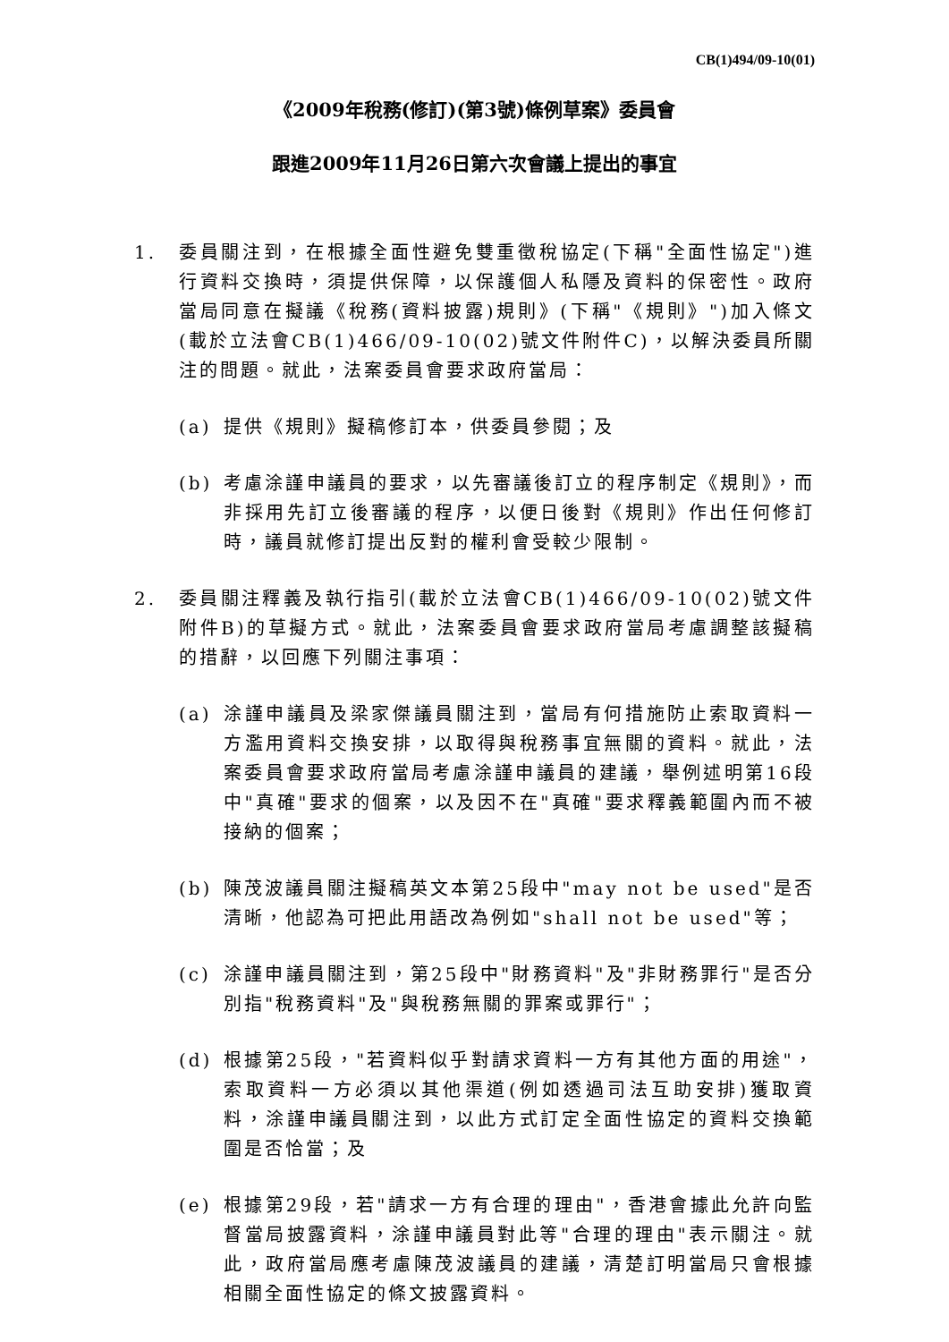CB(1)494/09-10(01)
《2009年稅務(修訂)(第3號)條例草案》委員會
跟進2009年11月26日第六次會議上提出的事宜
1. 委員關注到，在根據全面性避免雙重徵稅協定(下稱"全面性協定")進行資料交換時，須提供保障，以保護個人私隱及資料的保密性。政府當局同意在擬議《稅務(資料披露)規則》(下稱"《規則》")加入條文(載於立法會CB(1)466/09-10(02)號文件附件C)，以解決委員所關注的問題。就此，法案委員會要求政府當局：
(a) 提供《規則》擬稿修訂本，供委員參閱；及
(b) 考慮涂謹申議員的要求，以先審議後訂立的程序制定《規則》，而非採用先訂立後審議的程序，以便日後對《規則》作出任何修訂時，議員就修訂提出反對的權利會受較少限制。
2. 委員關注釋義及執行指引(載於立法會CB(1)466/09-10(02)號文件附件B)的草擬方式。就此，法案委員會要求政府當局考慮調整該擬稿的措辭，以回應下列關注事項：
(a) 涂謹申議員及梁家傑議員關注到，當局有何措施防止索取資料一方濫用資料交換安排，以取得與稅務事宜無關的資料。就此，法案委員會要求政府當局考慮涂謹申議員的建議，舉例述明第16段中"真確"要求的個案，以及因不在"真確"要求釋義範圍內而不被接納的個案；
(b) 陳茂波議員關注擬稿英文本第25段中"may not be used"是否清晰，他認為可把此用語改為例如"shall not be used"等；
(c) 涂謹申議員關注到，第25段中"財務資料"及"非財務罪行"是否分別指"稅務資料"及"與稅務無關的罪案或罪行"；
(d) 根據第25段，"若資料似乎對請求資料一方有其他方面的用途"，索取資料一方必須以其他渠道(例如透過司法互助安排)獲取資料，涂謹申議員關注到，以此方式訂定全面性協定的資料交換範圍是否恰當；及
(e) 根據第29段，若"請求一方有合理的理由"，香港會據此允許向監督當局披露資料，涂謹申議員對此等"合理的理由"表示關注。就此，政府當局應考慮陳茂波議員的建議，清楚訂明當局只會根據相關全面性協定的條文披露資料。